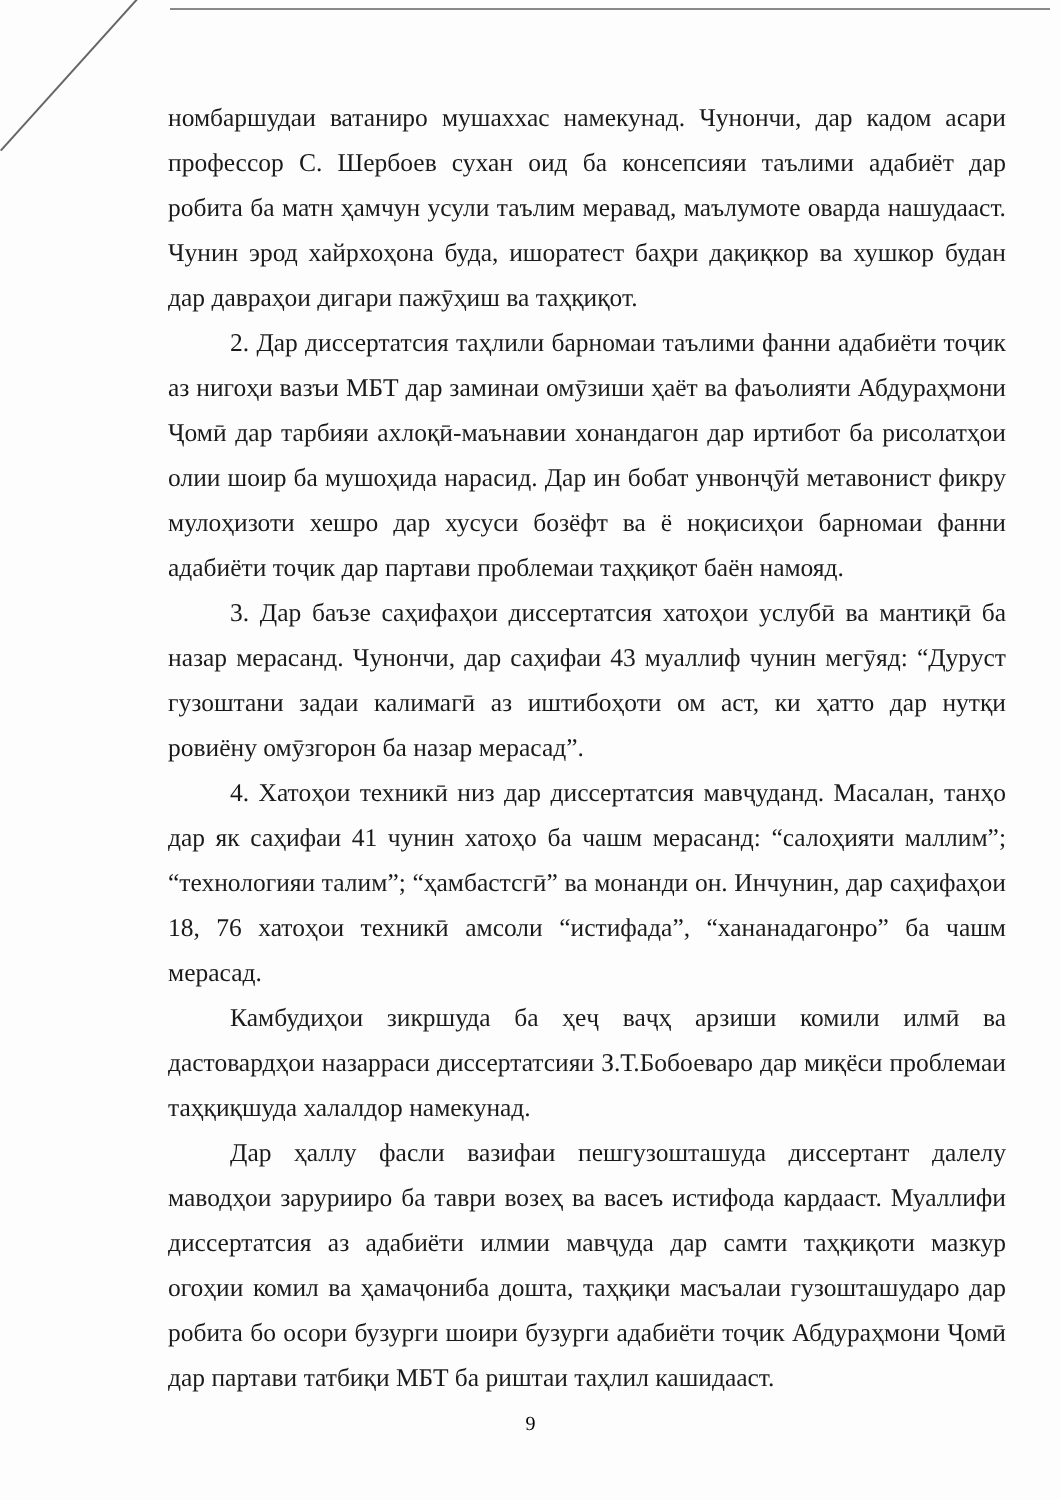номбаршудаи ватаниро мушаххас намекунад. Чунончи, дар кадом асари профессор С. Шербоев сухан оид ба консепсияи таълими адабиёт дар робита ба матн ҳамчун усули таълим меравад, маълумоте оварда нашудааст. Чунин эрод хайрхоҳона буда, ишоратест баҳри дақиқкор ва хушкор будан дар давраҳои дигари пажӯҳиш ва таҳқиқот.
2. Дар диссертатсия таҳлили барномаи таълими фанни адабиёти тоҷик аз нигоҳи вазъи МБТ дар заминаи омӯзиши ҳаёт ва фаъолияти Абдураҳмони Ҷомӣ дар тарбияи ахлоқӣ-маънавии хонандагон дар иртибот ба рисолатҳои олии шоир ба мушоҳида нарасид. Дар ин бобат унвонҷӯй метавонист фикру мулоҳизоти хешро дар хусуси бозёфт ва ё ноқисиҳои барномаи фанни адабиёти тоҷик дар партави проблемаи таҳқиқот баён намояд.
3. Дар баъзе саҳифаҳои диссертатсия хатоҳои услубӣ ва мантиқӣ ба назар мерасанд. Чунончи, дар саҳифаи 43 муаллиф чунин мегӯяд: “Дуруст гузоштани задаи калимагӣ аз иштибоҳоти ом аст, ки ҳатто дар нутқи ровиёну омӯзгорон ба назар мерасад”.
4. Хатоҳои техникӣ низ дар диссертатсия мавҷуданд. Масалан, танҳо дар як саҳифаи 41 чунин хатоҳо ба чашм мерасанд: “салоҳияти маллим”; “технологияи талим”; “ҳамбастсгӣ” ва монанди он. Инчунин, дар саҳифаҳои 18, 76 хатоҳои техникӣ амсоли “истифада”, “хананадагонро” ба чашм мерасад.
Камбудиҳои зикршуда ба ҳеҷ ваҷҳ арзиши комили илмӣ ва дастовардҳои назарраси диссертатсияи З.Т.Бобоеваро дар миқёси проблемаи таҳқиқшуда халалдор намекунад.
Дар ҳаллу фасли вазифаи пешгузошташуда диссертант далелу маводҳои зарурииро ба таври возеҳ ва васеъ истифода кардааст. Муаллифи диссертатсия аз адабиёти илмии мавҷуда дар самти таҳқиқоти мазкур огоҳии комил ва ҳамаҷониба дошта, таҳқиқи масъалаи гузошташударо дар робита бо осори бузурги шоири бузурги адабиёти тоҷик Абдураҳмони Ҷомӣ дар партави татбиқи МБТ ба риштаи таҳлил кашидааст.
9